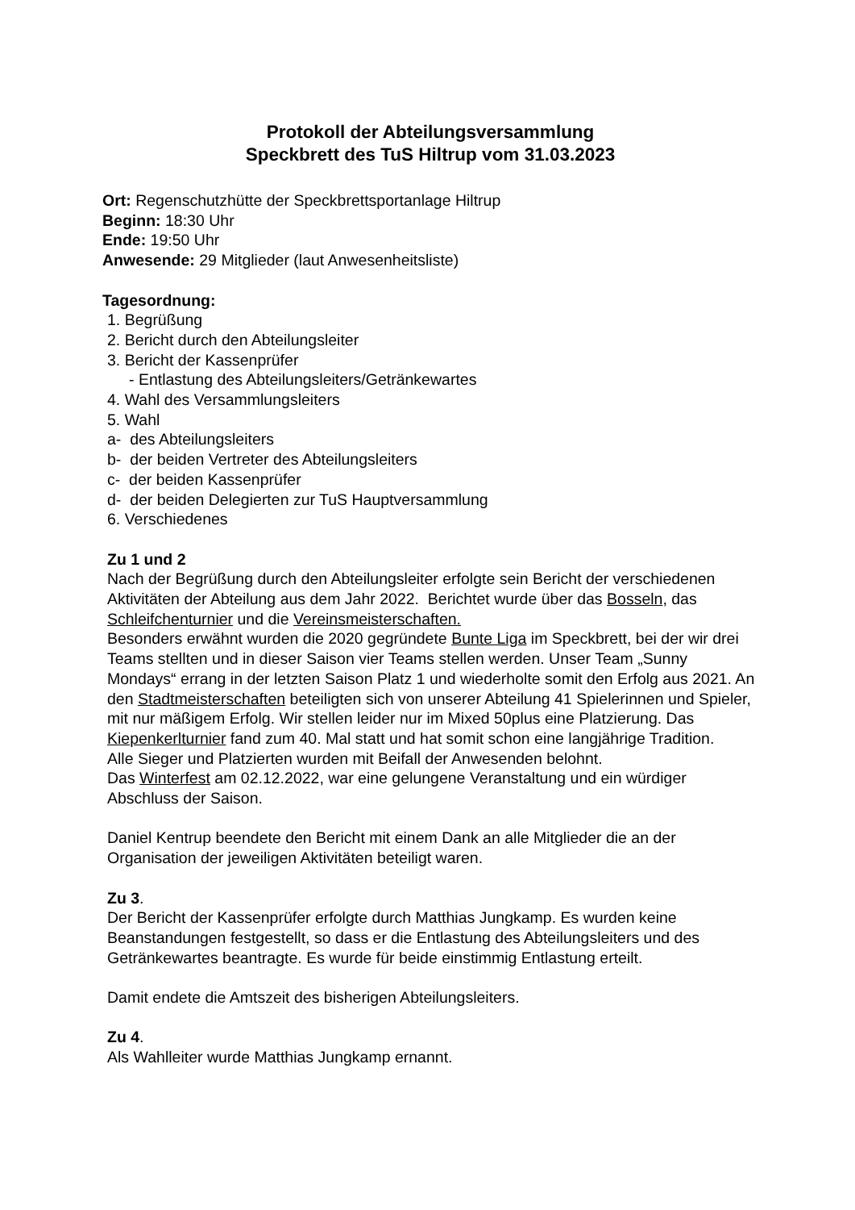Protokoll der Abteilungsversammlung
Speckbrett des TuS Hiltrup vom 31.03.2023
Ort: Regenschutzhütte der Speckbrettsportanlage Hiltrup
Beginn: 18:30 Uhr
Ende: 19:50 Uhr
Anwesende: 29 Mitglieder (laut Anwesenheitsliste)
Tagesordnung:
1. Begrüßung
2. Bericht durch den Abteilungsleiter
3. Bericht der Kassenprüfer
- Entlastung des Abteilungsleiters/Getränkewartes
4. Wahl des Versammlungsleiters
5. Wahl
a- des Abteilungsleiters
b- der beiden Vertreter des Abteilungsleiters
c- der beiden Kassenprüfer
d- der beiden Delegierten zur TuS Hauptversammlung
6. Verschiedenes
Zu 1 und 2
Nach der Begrüßung durch den Abteilungsleiter erfolgte sein Bericht der verschiedenen Aktivitäten der Abteilung aus dem Jahr 2022. Berichtet wurde über das Bosseln, das Schleifchenturnier und die Vereinsmeisterschaften.
Besonders erwähnt wurden die 2020 gegründete Bunte Liga im Speckbrett, bei der wir drei Teams stellten und in dieser Saison vier Teams stellen werden. Unser Team „Sunny Mondays“ errang in der letzten Saison Platz 1 und wiederholte somit den Erfolg aus 2021. An den Stadtmeisterschaften beteiligten sich von unserer Abteilung 41 Spielerinnen und Spieler, mit nur mäßigem Erfolg. Wir stellen leider nur im Mixed 50plus eine Platzierung. Das Kiepenkerlturnier fand zum 40. Mal statt und hat somit schon eine langjährige Tradition.
Alle Sieger und Platzierten wurden mit Beifall der Anwesenden belohnt.
Das Winterfest am 02.12.2022, war eine gelungene Veranstaltung und ein würdiger Abschluss der Saison.
Daniel Kentrup beendete den Bericht mit einem Dank an alle Mitglieder die an der Organisation der jeweiligen Aktivitäten beteiligt waren.
Zu 3.
Der Bericht der Kassenprüfer erfolgte durch Matthias Jungkamp. Es wurden keine Beanstandungen festgestellt, so dass er die Entlastung des Abteilungsleiters und des Getränkewartes beantragte. Es wurde für beide einstimmig Entlastung erteilt.
Damit endete die Amtszeit des bisherigen Abteilungsleiters.
Zu 4.
Als Wahlleiter wurde Matthias Jungkamp ernannt.